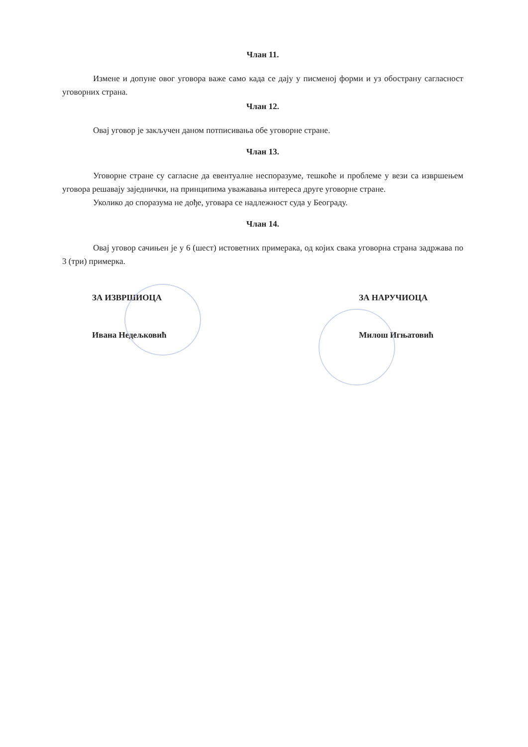Члан 11.
Измене и допуне овог уговора важе само када се дају у писменој форми и уз обострану сагласност уговорних страна.
Члан 12.
Овај уговор је закључен даном потписивања обе уговорне стране.
Члан 13.
Уговорне стране су сагласне да евентуалне неспоразуме, тешкоће и проблеме у вези са извршењем уговора решавају заједнички, на принципима уважавања интереса друге уговорне стране.
Уколико до споразума не дође, уговара се надлежност суда у Београду.
Члан 14.
Овај уговор сачињен је у 6 (шест) истоветних примерака, од којих свака уговорна страна задржава по 3 (три) примерка.
ЗА ИЗВРШИОЦА
Ивана Недељковић
ЗА НАРУЧИОЦА
Милош Игњатовић